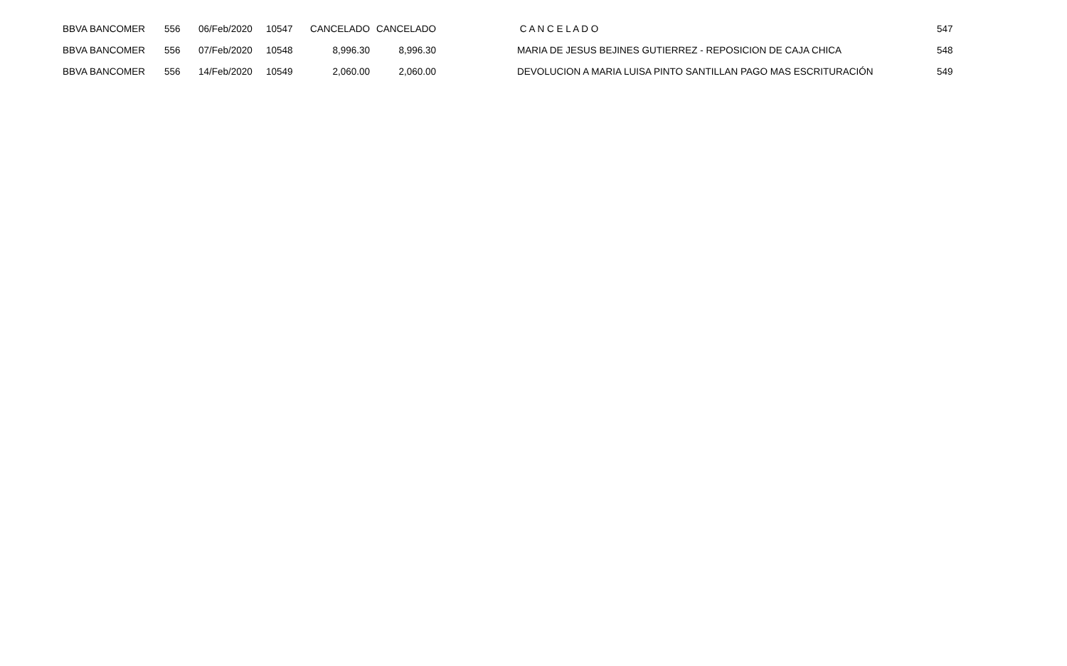| BBVA BANCOMER | 556 | 06/Feb/2020 | 10547 | CANCELADO | CANCELADO | | C A N C E L A D O | 547 |
| BBVA BANCOMER | 556 | 07/Feb/2020 | 10548 | 8,996.30 | 8,996.30 | | MARIA DE JESUS BEJINES GUTIERREZ - REPOSICION DE CAJA CHICA | 548 |
| BBVA BANCOMER | 556 | 14/Feb/2020 | 10549 | 2,060.00 | 2,060.00 | | DEVOLUCION A MARIA LUISA PINTO SANTILLAN PAGO MAS ESCRITURACIÓN | 549 |